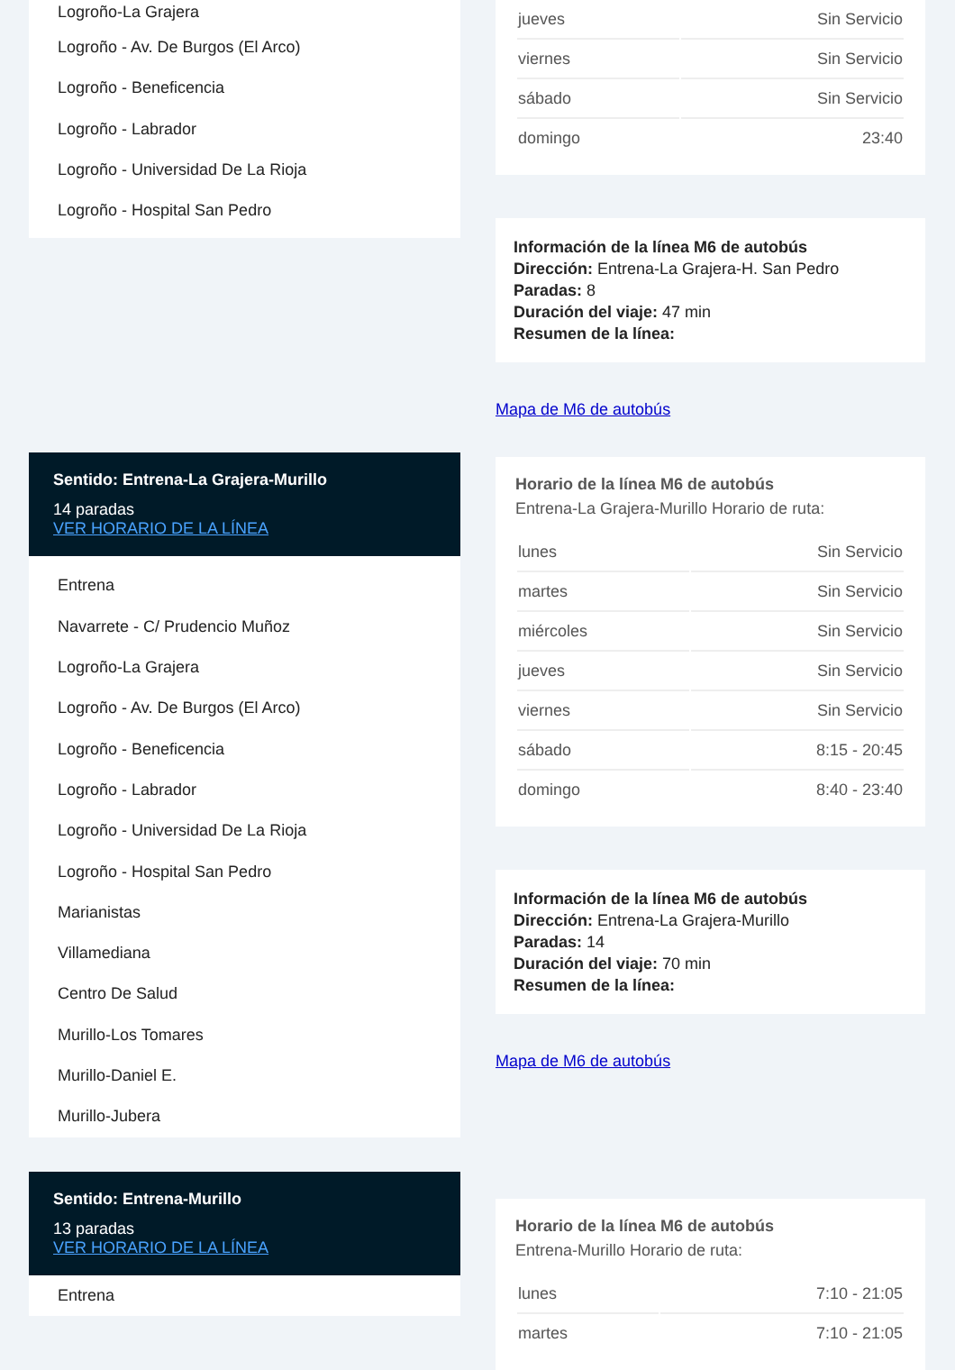Logroño-La Grajera
Logroño - Av. De Burgos (El Arco)
Logroño - Beneficencia
Logroño - Labrador
Logroño - Universidad De La Rioja
Logroño - Hospital San Pedro
Sentido: Entrena-La Grajera-Murillo
14 paradas
VER HORARIO DE LA LÍNEA
Entrena
Navarrete - C/ Prudencio Muñoz
Logroño-La Grajera
Logroño - Av. De Burgos (El Arco)
Logroño - Beneficencia
Logroño - Labrador
Logroño - Universidad De La Rioja
Logroño - Hospital San Pedro
Marianistas
Villamediana
Centro De Salud
Murillo-Los Tomares
Murillo-Daniel E.
Murillo-Jubera
Sentido: Entrena-Murillo
13 paradas
VER HORARIO DE LA LÍNEA
Entrena
| jueves | Sin Servicio |
| viernes | Sin Servicio |
| sábado | Sin Servicio |
| domingo | 23:40 |
Información de la línea M6 de autobús
Dirección: Entrena-La Grajera-H. San Pedro
Paradas: 8
Duración del viaje: 47 min
Resumen de la línea:
Mapa de M6 de autobús
Horario de la línea M6 de autobús
Entrena-La Grajera-Murillo Horario de ruta:
| lunes | Sin Servicio |
| martes | Sin Servicio |
| miércoles | Sin Servicio |
| jueves | Sin Servicio |
| viernes | Sin Servicio |
| sábado | 8:15 - 20:45 |
| domingo | 8:40 - 23:40 |
Información de la línea M6 de autobús
Dirección: Entrena-La Grajera-Murillo
Paradas: 14
Duración del viaje: 70 min
Resumen de la línea:
Mapa de M6 de autobús
Horario de la línea M6 de autobús
Entrena-Murillo Horario de ruta:
| lunes | 7:10 - 21:05 |
| martes | 7:10 - 21:05 |